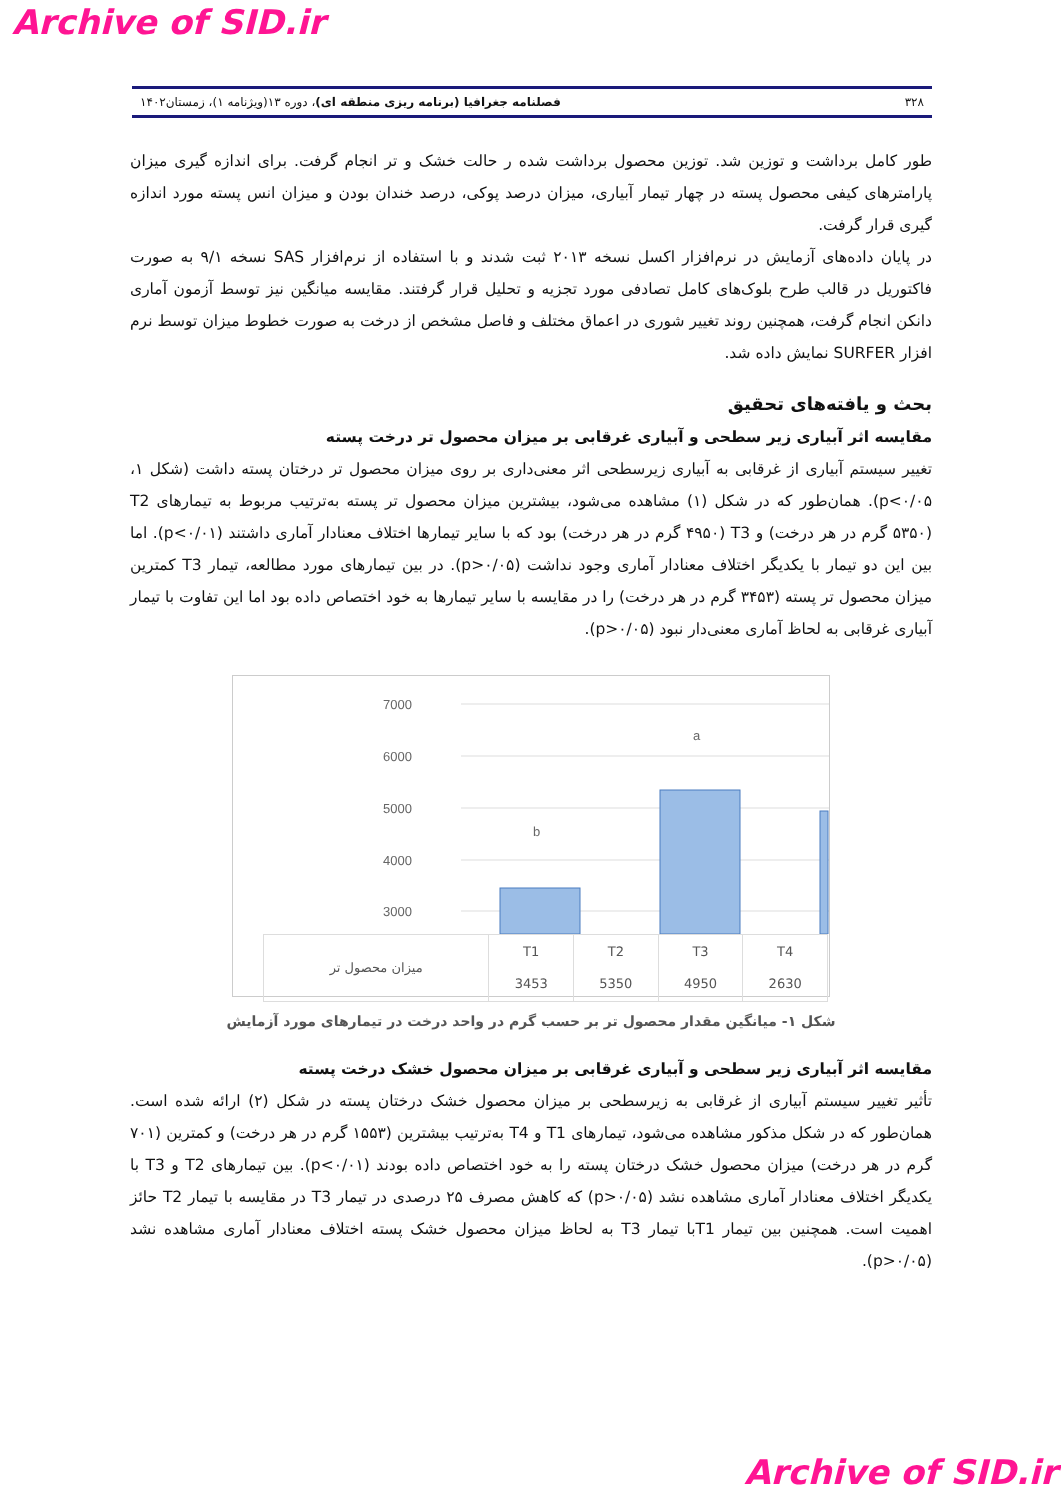Archive of SID.ir
۳۲۸ فصلنامه جغرافیا (برنامه ریزی منطقه ای)، دوره ۱۳(ویژنامه ۱)، زمستان۱۴۰۲
طور کامل برداشت و توزین شد. توزین محصول برداشت شده ر حالت خشک و تر انجام گرفت. برای اندازه گیری میزان پارامترهای کیفی محصول پسته در چهار تیمار آبیاری، میزان درصد پوکی، درصد خندان بودن و میزان انس پسته مورد اندازه گیری قرار گرفت.
در پایان داده‌های آزمایش در نرم‌افزار اکسل نسخه ۲۰۱۳ ثبت شدند و با استفاده از نرم‌افزار SAS نسخه ۹/۱ به صورت فاکتوریل در قالب طرح بلوک‌های کامل تصادفی مورد تجزیه و تحلیل قرار گرفتند. مقایسه میانگین نیز توسط آزمون آماری دانکن انجام گرفت، همچنین روند تغییر شوری در اعماق مختلف و فاصل مشخص از درخت به صورت خطوط میزان توسط نرم افزار SURFER نمایش داده شد.
بحث و یافته‌های تحقیق
مقایسه اثر آبیاری زیر سطحی و آبیاری غرقابی بر میزان محصول تر درخت پسته
تغییر سیستم آبیاری از غرقابی به آبیاری زیرسطحی اثر معنی‌داری بر روی میزان محصول تر درختان پسته داشت (شکل ۱، p<۰/۰۵). همان‌طور که در شکل (۱) مشاهده می‌شود، بیشترین میزان محصول تر پسته به‌ترتیب مربوط به تیمارهای T2 (۵۳۵۰ گرم در هر درخت) و T3 (۴۹۵۰ گرم در هر درخت) بود که با سایر تیمارها اختلاف معنادار آماری داشتند (p<۰/۰۱). اما بین این دو تیمار با یکدیگر اختلاف معنادار آماری وجود نداشت (p>۰/۰۵). در بین تیمارهای مورد مطالعه، تیمار T3 کمترین میزان محصول تر پسته (۳۴۵۳ گرم در هر درخت) را در مقایسه با سایر تیمارها به خود اختصاص داده بود اما این تفاوت با تیمار آبیاری غرقابی به لحاظ آماری معنی‌دار نبود (p>۰/۰۵).
7000
6000
5000
4000
3000
b
a
| میزان محصول تر | T1 3453 | T2 5350 | T3 4950 | T4 2630 |
شکل ۱- میانگین مقدار محصول تر بر حسب گرم در واحد درخت در تیمارهای مورد آزمایش
مقایسه اثر آبیاری زیر سطحی و آبیاری غرقابی بر میزان محصول خشک درخت پسته
تأثیر تغییر سیستم آبیاری از غرقابی به زیرسطحی بر میزان محصول خشک درختان پسته در شکل (۲) ارائه شده است. همان‌طور که در شکل مذکور مشاهده می‌شود، تیمارهای T1 و T4 به‌ترتیب بیشترین (۱۵۵۳ گرم در هر درخت) و کمترین (۷۰۱ گرم در هر درخت) میزان محصول خشک درختان پسته را به خود اختصاص داده بودند (p<۰/۰۱). بین تیمارهای T2 و T3 با یکدیگر اختلاف معنادار آماری مشاهده نشد (p>۰/۰۵) که کاهش مصرف ۲۵ درصدی در تیمار T3 در مقایسه با تیمار T2 حائز اهمیت است. همچنین بین تیمار T1با تیمار T3 به لحاظ میزان محصول خشک پسته اختلاف معنادار آماری مشاهده نشد (p>۰/۰۵).
Archive of SID.ir